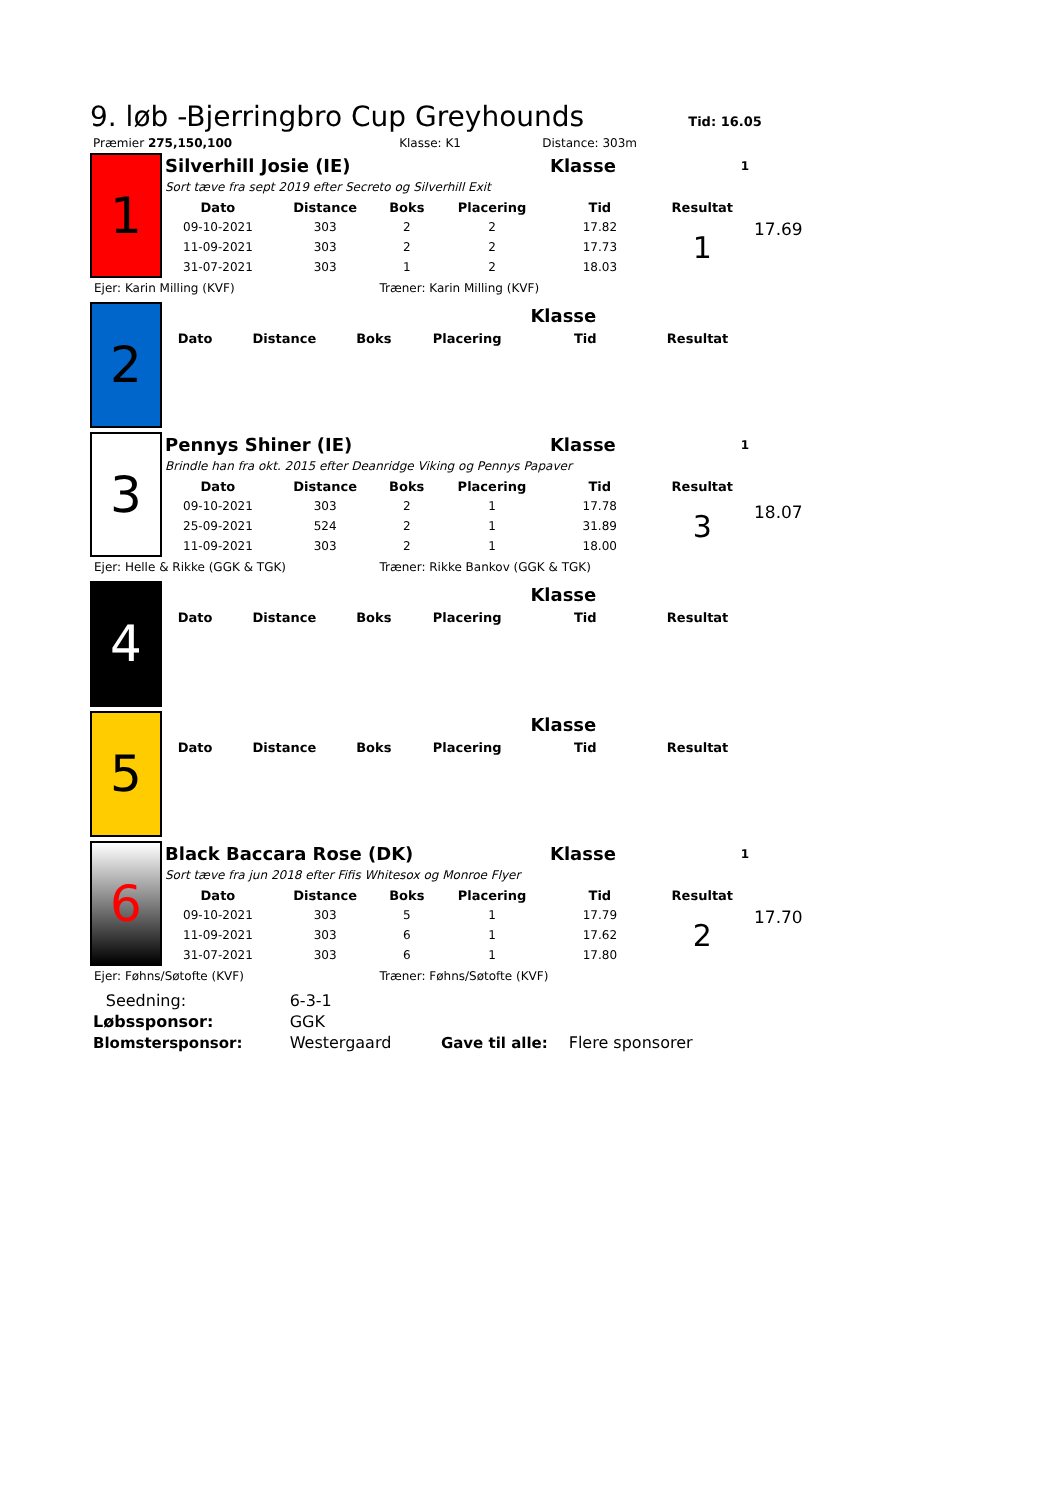9. løb -Bjerringbro Cup Greyhounds
Tid: 16.05
| Præmier 275,150,100 | Klasse: K1 | Distance: 303m |
17.69
| 1 | Silverhill Josie (IE) | | | | Klasse | 1 |
| | Sort tæve fra sept 2019 efter Secreto og Silverhill Exit | | | | | |
| | Dato | Distance | Boks | Placering | Tid | Resultat |
| | 09-10-2021 | 303 | 2 | 2 | 17.82 | 1 |
| | 11-09-2021 | 303 | 2 | 2 | 17.73 | |
| | 31-07-2021 | 303 | 1 | 2 | 18.03 | |
| Ejer: Karin Milling (KVF) | | | Træner: Karin Milling (KVF) | | | |
| 2 | | | | | Klasse | |
| | Dato | Distance | Boks | Placering | Tid | Resultat |
18.07
| 3 | Pennys Shiner (IE) | | | | Klasse | 1 |
| | Brindle han fra okt. 2015 efter Deanridge Viking og Pennys Papaver | | | | | |
| | Dato | Distance | Boks | Placering | Tid | Resultat |
| | 09-10-2021 | 303 | 2 | 1 | 17.78 | 3 |
| | 25-09-2021 | 524 | 2 | 1 | 31.89 | |
| | 11-09-2021 | 303 | 2 | 1 | 18.00 | |
| Ejer: Helle & Rikke (GGK & TGK) | | | Træner: Rikke Bankov (GGK & TGK) | | | |
| 4 | | | | | Klasse | |
| | Dato | Distance | Boks | Placering | Tid | Resultat |
| 5 | | | | | Klasse | |
| | Dato | Distance | Boks | Placering | Tid | Resultat |
17.70
| 6 | Black Baccara Rose (DK) | | | | Klasse | 1 |
| | Sort tæve fra jun 2018 efter Fifis Whitesox og Monroe Flyer | | | | | |
| | Dato | Distance | Boks | Placering | Tid | Resultat |
| | 09-10-2021 | 303 | 5 | 1 | 17.79 | 2 |
| | 11-09-2021 | 303 | 6 | 1 | 17.62 | |
| | 31-07-2021 | 303 | 6 | 1 | 17.80 | |
| Ejer: Føhns/Søtofte (KVF) | | | Træner: Føhns/Søtofte (KVF) | | | |
| | Seedning: | 6-3-1 | | |
| Løbssponsor: | | GGK | | |
| Blomstersponsor: | | Westergaard | Gave til alle: | Flere sponsorer |